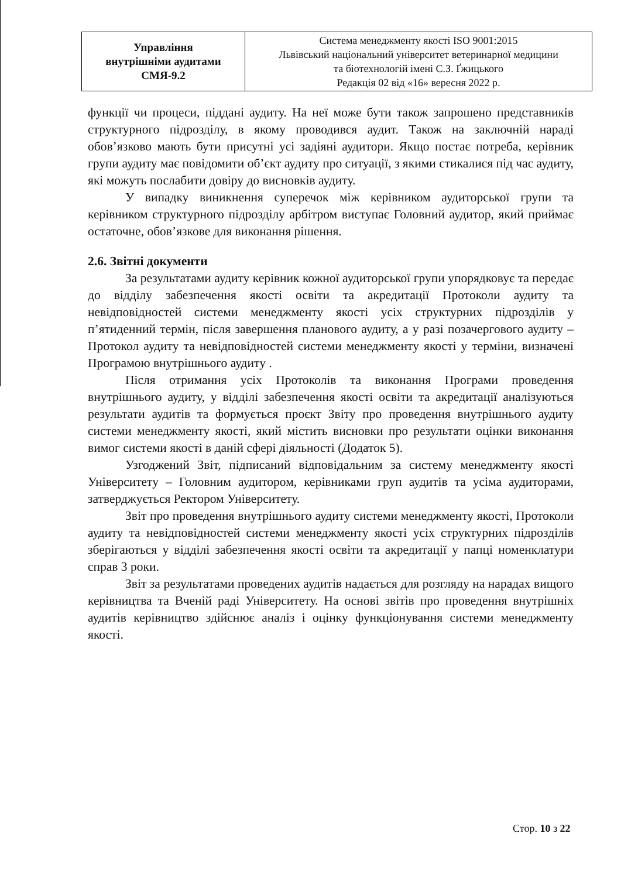| Управління внутрішніми аудитами СМЯ-9.2 | Система менеджменту якості ISO 9001:2015 Львівський національний університет ветеринарної медицини та біотехнологій імені С.З. Ґжицького Редакція 02 від «16» вересня 2022 р. |
функції чи процеси, піддані аудиту. На неї може бути також запрошено представників структурного підрозділу, в якому проводився аудит. Також на заключній нараді обов’язково мають бути присутні усі задіяні аудитори. Якщо постає потреба, керівник групи аудиту має повідомити об’єкт аудиту про ситуації, з якими стикалися під час аудиту, які можуть послабити довіру до висновків аудиту.
У випадку виникнення суперечок між керівником аудиторської групи та керівником структурного підрозділу арбітром виступає Головний аудитор, який приймає остаточне, обов’язкове для виконання рішення.
2.6. Звітні документи
За результатами аудиту керівник кожної аудиторської групи упорядковує та передає до відділу забезпечення якості освіти та акредитації Протоколи аудиту та невідповідностей системи менеджменту якості усіх структурних підрозділів у п’ятиденний термін, після завершення планового аудиту, а у разі позачергового аудиту – Протокол аудиту та невідповідностей системи менеджменту якості у терміни, визначені Програмою внутрішнього аудиту .
Після отримання усіх Протоколів та виконання Програми проведення внутрішнього аудиту, у відділі забезпечення якості освіти та акредитації аналізуються результати аудитів та формується проєкт Звіту про проведення внутрішнього аудиту системи менеджменту якості, який містить висновки про результати оцінки виконання вимог системи якості в даній сфері діяльності (Додаток 5).
Узгоджений Звіт, підписаний відповідальним за систему менеджменту якості Університету – Головним аудитором, керівниками груп аудитів та усіма аудиторами, затверджується Ректором Університету.
Звіт про проведення внутрішнього аудиту системи менеджменту якості, Протоколи аудиту та невідповідностей системи менеджменту якості усіх структурних підрозділів зберігаються у відділі забезпечення якості освіти та акредитації у папці номенклатури справ 3 роки.
Звіт за результатами проведених аудитів надається для розгляду на нарадах вищого керівництва та Вченій раді Університету. На основі звітів про проведення внутрішніх аудитів керівництво здійснює аналіз і оцінку функціонування системи менеджменту якості.
Стор. 10 з 22